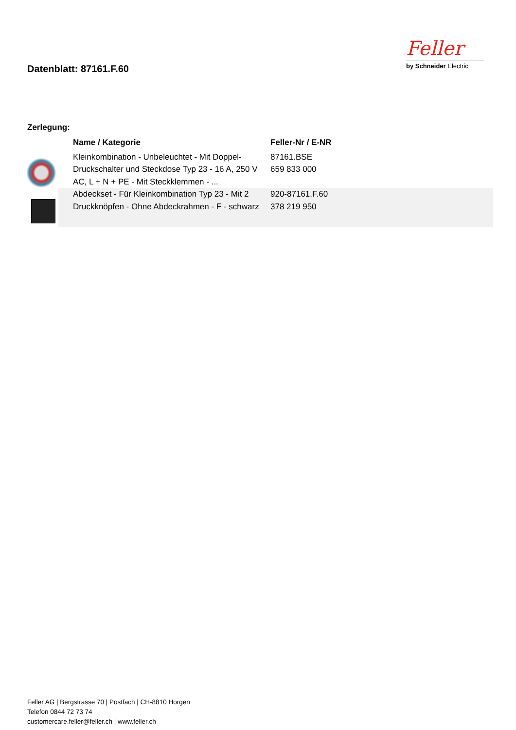Datenblatt: 87161.F.60
Feller
by Schneider Electric
Zerlegung:
| | Name / Kategorie | Feller-Nr / E-NR |
| --- | --- | --- |
| | Kleinkombination - Unbeleuchtet - Mit Doppel-Druckschalter und Steckdose Typ 23 - 16 A, 250 V AC, L + N + PE - Mit Steckklemmen - ... | 87161.BSE 659 833 000 |
| | Abdeckset - Für Kleinkombination Typ 23 - Mit 2 Druckknöpfen - Ohne Abdeckrahmen - F - schwarz | 920-87161.F.60 378 219 950 |
Feller AG | Bergstrasse 70 | Postfach | CH-8810 Horgen
Telefon 0844 72 73 74
customercare.feller@feller.ch | www.feller.ch